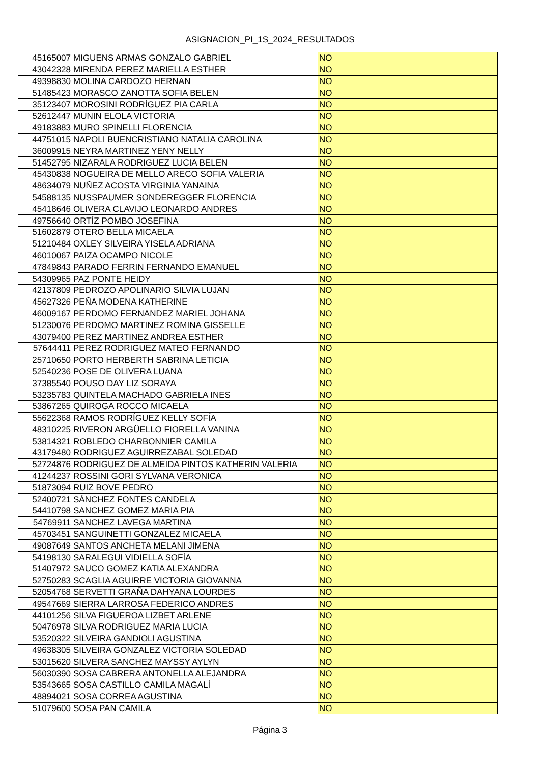ASIGNACION_PI_1S_2024_RESULTADOS
| 45165007 | MIGUENS ARMAS GONZALO GABRIEL | NO |
| 43042328 | MIRENDA PEREZ MARIELLA ESTHER | NO |
| 49398830 | MOLINA CARDOZO HERNAN | NO |
| 51485423 | MORASCO ZANOTTA SOFIA BELEN | NO |
| 35123407 | MOROSINI RODRÍGUEZ PIA CARLA | NO |
| 52612447 | MUNIN ELOLA VICTORIA | NO |
| 49183883 | MURO SPINELLI FLORENCIA | NO |
| 44751015 | NAPOLI BUENCRISTIANO NATALIA CAROLINA | NO |
| 36009915 | NEYRA MARTINEZ YENY NELLY | NO |
| 51452795 | NIZARALA RODRIGUEZ LUCIA BELEN | NO |
| 45430838 | NOGUEIRA DE MELLO ARECO SOFIA VALERIA | NO |
| 48634079 | NUÑEZ ACOSTA VIRGINIA YANAINA | NO |
| 54588135 | NUSSPAUMER SONDEREGGER FLORENCIA | NO |
| 45418646 | OLIVERA CLAVIJO LEONARDO ANDRES | NO |
| 49756640 | ORTÍZ POMBO JOSEFINA | NO |
| 51602879 | OTERO BELLA MICAELA | NO |
| 51210484 | OXLEY SILVEIRA YISELA ADRIANA | NO |
| 46010067 | PAIZA OCAMPO NICOLE | NO |
| 47849843 | PARADO FERRIN FERNANDO EMANUEL | NO |
| 54309965 | PAZ PONTE HEIDY | NO |
| 42137809 | PEDROZO APOLINARIO SILVIA LUJAN | NO |
| 45627326 | PEÑA MODENA KATHERINE | NO |
| 46009167 | PERDOMO FERNANDEZ MARIEL JOHANA | NO |
| 51230076 | PERDOMO MARTINEZ ROMINA GISSELLE | NO |
| 43079400 | PEREZ MARTINEZ ANDREA ESTHER | NO |
| 57644411 | PEREZ RODRIGUEZ MATEO FERNANDO | NO |
| 25710650 | PORTO HERBERTH SABRINA LETICIA | NO |
| 52540236 | POSE DE OLIVERA LUANA | NO |
| 37385540 | POUSO DAY LIZ SORAYA | NO |
| 53235783 | QUINTELA MACHADO GABRIELA INES | NO |
| 53867265 | QUIROGA ROCCO MICAELA | NO |
| 55622368 | RAMOS RODRÍGUEZ KELLY SOFÍA | NO |
| 48310225 | RIVERON ARGÜELLO FIORELLA VANINA | NO |
| 53814321 | ROBLEDO CHARBONNIER CAMILA | NO |
| 43179480 | RODRIGUEZ AGUIRREZABAL SOLEDAD | NO |
| 52724876 | RODRIGUEZ DE ALMEIDA PINTOS KATHERIN VALERIA | NO |
| 41244237 | ROSSINI GORI SYLVANA VERONICA | NO |
| 51873094 | RUIZ BOVE PEDRO | NO |
| 52400721 | SÁNCHEZ FONTES CANDELA | NO |
| 54410798 | SANCHEZ GOMEZ MARIA PIA | NO |
| 54769911 | SANCHEZ LAVEGA MARTINA | NO |
| 45703451 | SANGUINETTI GONZALEZ MICAELA | NO |
| 49087649 | SANTOS ANCHETA MELANI JIMENA | NO |
| 54198130 | SARALEGUI VIDIELLA SOFÍA | NO |
| 51407972 | SAUCO GOMEZ KATIA ALEXANDRA | NO |
| 52750283 | SCAGLIA AGUIRRE VICTORIA GIOVANNA | NO |
| 52054768 | SERVETTI GRAÑA DAHYANA LOURDES | NO |
| 49547669 | SIERRA LARROSA FEDERICO ANDRES | NO |
| 44101256 | SILVA FIGUEROA LIZBET ARLENE | NO |
| 50476978 | SILVA RODRIGUEZ MARIA LUCIA | NO |
| 53520322 | SILVEIRA GANDIOLI AGUSTINA | NO |
| 49638305 | SILVEIRA GONZALEZ VICTORIA SOLEDAD | NO |
| 53015620 | SILVERA SANCHEZ MAYSSY AYLYN | NO |
| 56030390 | SOSA CABRERA ANTONELLA ALEJANDRA | NO |
| 53543665 | SOSA CASTILLO CAMILA MAGALÍ | NO |
| 48894021 | SOSA CORREA AGUSTINA | NO |
| 51079600 | SOSA PAN CAMILA | NO |
Página 3